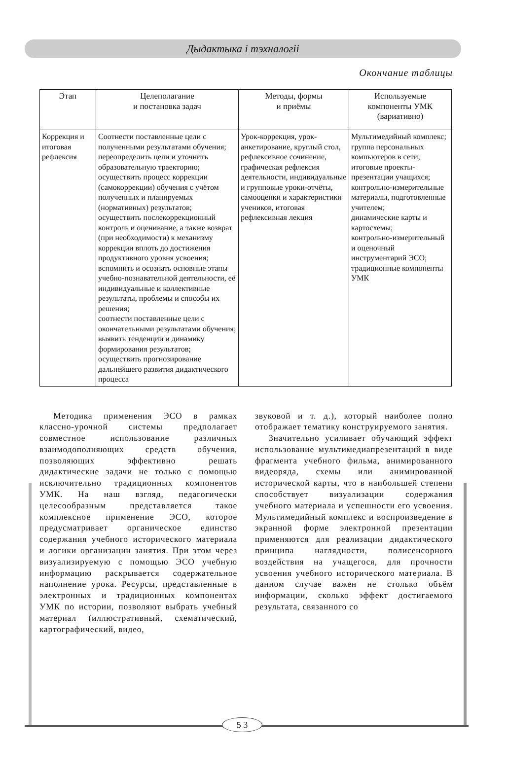Дыдактыка і тэхналогіі
Окончание таблицы
| Этап | Целеполагание и постановка задач | Методы, формы и приёмы | Используемые компоненты УМК (вариативно) |
| --- | --- | --- | --- |
| Коррекция и итоговая рефлексия | Соотнести поставленные цели с полученными результатами обучения; переопределить цели и уточнить образовательную траекторию; осуществить процесс коррекции (самокоррекции) обучения с учётом полученных и планируемых (нормативных) результатов; осуществить послекоррекционный контроль и оценивание, а также возврат (при необходимости) к механизму коррекции вплоть до достижения продуктивного уровня усвоения; вспомнить и осознать основные этапы учебно-познавательной деятельности, её индивидуальные и коллективные результаты, проблемы и способы их решения; соотнести поставленные цели с окончательными результатами обучения; выявить тенденции и динамику формирования результатов; осуществить прогнозирование дальнейшего развития дидактического процесса | Урок-коррекция, урок-анкетирование, круглый стол, рефлексивное сочинение, графическая рефлексия деятельности, индивидуальные и групповые уроки-отчёты, самооценки и характеристики учеников, итоговая рефлексивная лекция | Мультимедийный комплекс; группа персональных компьютеров в сети; итоговые проекты-презентации учащихся; контрольно-измерительные материалы, подготовленные учителем; динамические карты и картосхемы; контрольно-измерительный и оценочный инструментарий ЭСО; традиционные компоненты УМК |
Методика применения ЭСО в рамках классно-урочной системы предполагает совместное использование различных взаимодополняющих средств обучения, позволяющих эффективно решать дидактические задачи не только с помощью исключительно традиционных компонентов УМК. На наш взгляд, педагогически целесообразным представляется такое комплексное применение ЭСО, которое предусматривает органическое единство содержания учебного исторического материала и логики организации занятия. При этом через визуализируемую с помощью ЭСО учебную информацию раскрывается содержательное наполнение урока. Ресурсы, представленные в электронных и традиционных компонентах УМК по истории, позволяют выбрать учебный материал (иллюстративный, схематический, картографический, видео,
звуковой и т. д.), который наиболее полно отображает тематику конструируемого занятия.
Значительно усиливает обучающий эффект использование мультимедиапрезентаций в виде фрагмента учебного фильма, анимированного видеоряда, схемы или анимированной исторической карты, что в наибольшей степени способствует визуализации содержания учебного материала и успешности его усвоения. Мультимедийный комплекс и воспроизведение в экранной форме электронной презентации применяются для реализации дидактического принципа наглядности, полисенсорного воздействия на учащегося, для прочности усвоения учебного исторического материала. В данном случае важен не столько объём информации, сколько эффект достигаемого результата, связанного со
5 3